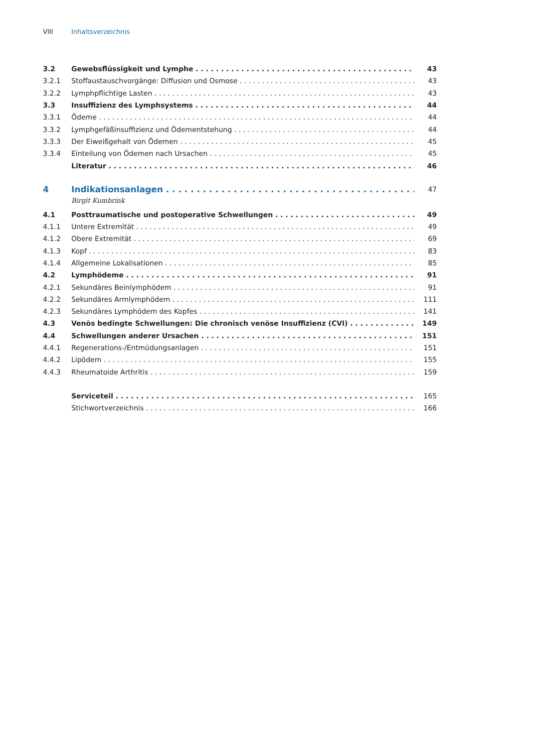VIII Inhaltsverzeichnis
3.2 Gewebsflüssigkeit und Lymphe 43
3.2.1 Stoffaustauschvorgänge: Diffusion und Osmose 43
3.2.2 Lymphpflichtige Lasten 43
3.3 Insuffizienz des Lymphsystems 44
3.3.1 Ödeme 44
3.3.2 Lymphgefäßinsuffizienz und Ödementstehung 44
3.3.3 Der Eiweißgehalt von Ödemen 45
3.3.4 Einteilung von Ödemen nach Ursachen 45
Literatur 46
4 Indikationsanlagen 47
Birgit Kumbrink
4.1 Posttraumatische und postoperative Schwellungen 49
4.1.1 Untere Extremität 49
4.1.2 Obere Extremität 69
4.1.3 Kopf 83
4.1.4 Allgemeine Lokalisationen 85
4.2 Lymphödeme 91
4.2.1 Sekundäres Beinlymphödem 91
4.2.2 Sekundäres Armlymphödem 111
4.2.3 Sekundäres Lymphödem des Kopfes 141
4.3 Venös bedingte Schwellungen: Die chronisch venöse Insuffizienz (CVI) 149
4.4 Schwellungen anderer Ursachen 151
4.4.1 Regenerations-/Entmüdungsanlagen 151
4.4.2 Lipödem 155
4.4.3 Rheumatoide Arthritis 159
Serviceteil 165
Stichwortverzeichnis 166